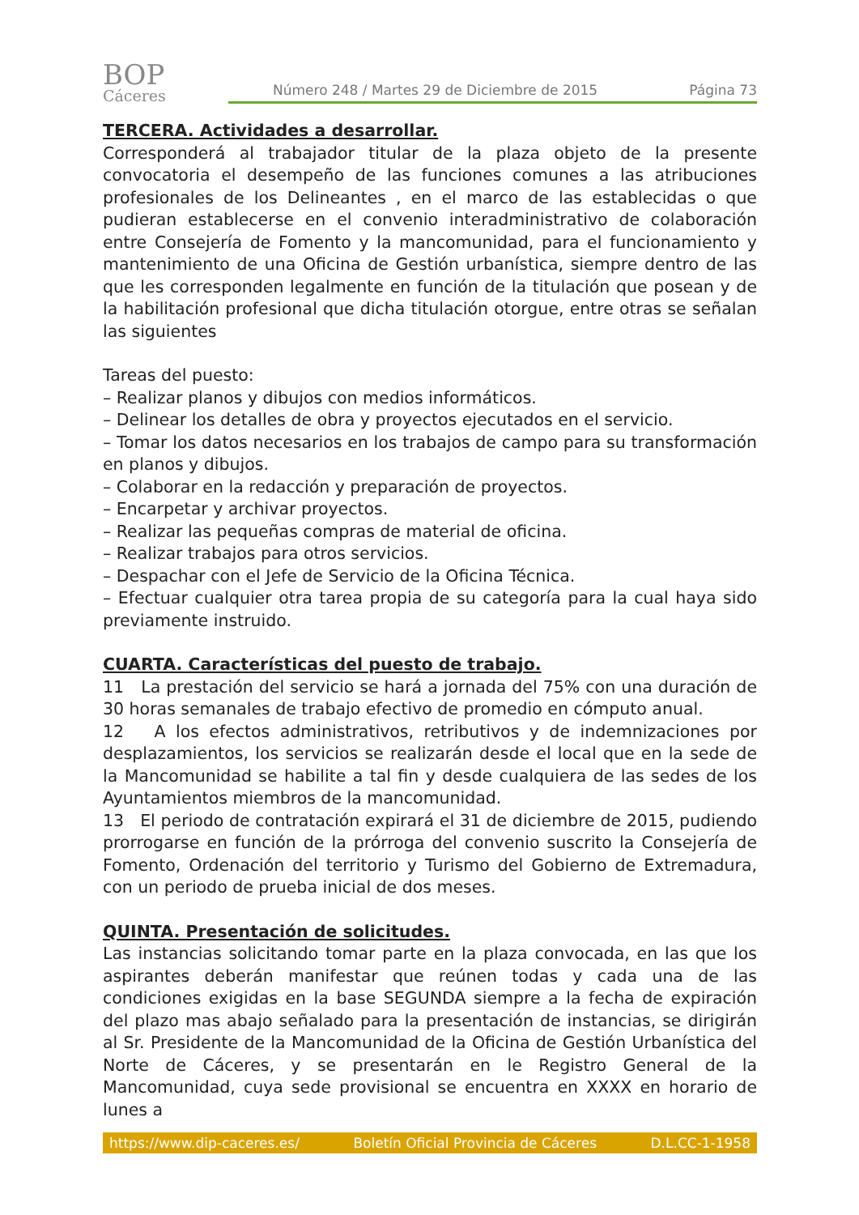BOP
Cáceres
Número 248 / Martes 29 de Diciembre de 2015 Página 73
TERCERA. Actividades a desarrollar.
Corresponderá al trabajador titular de la plaza objeto de la presente convocatoria el desempeño de las funciones comunes a las atribuciones profesionales de los Delineantes , en el marco de las establecidas o que pudieran establecerse en el convenio interadministrativo de colaboración entre Consejería de Fomento y la mancomunidad, para el funcionamiento y mantenimiento de una Oficina de Gestión urbanística, siempre dentro de las que les corresponden legalmente en función de la titulación que posean y de la habilitación profesional que dicha titulación otorgue, entre otras se señalan las siguientes
Tareas del puesto:
– Realizar planos y dibujos con medios informáticos.
– Delinear los detalles de obra y proyectos ejecutados en el servicio.
– Tomar los datos necesarios en los trabajos de campo para su transformación en planos y dibujos.
– Colaborar en la redacción y preparación de proyectos.
– Encarpetar y archivar proyectos.
– Realizar las pequeñas compras de material de oficina.
– Realizar trabajos para otros servicios.
– Despachar con el Jefe de Servicio de la Oficina Técnica.
– Efectuar cualquier otra tarea propia de su categoría para la cual haya sido previamente instruido.
CUARTA. Características del puesto de trabajo.
11 La prestación del servicio se hará a jornada del 75% con una duración de 30 horas semanales de trabajo efectivo de promedio en cómputo anual.
12 A los efectos administrativos, retributivos y de indemnizaciones por desplazamientos, los servicios se realizarán desde el local que en la sede de la Mancomunidad se habilite a tal fin y desde cualquiera de las sedes de los Ayuntamientos miembros de la mancomunidad.
13 El periodo de contratación expirará el 31 de diciembre de 2015, pudiendo prorrogarse en función de la prórroga del convenio suscrito la Consejería de Fomento, Ordenación del territorio y Turismo del Gobierno de Extremadura, con un periodo de prueba inicial de dos meses.
QUINTA. Presentación de solicitudes.
Las instancias solicitando tomar parte en la plaza convocada, en las que los aspirantes deberán manifestar que reúnen todas y cada una de las condiciones exigidas en la base SEGUNDA siempre a la fecha de expiración del plazo mas abajo señalado para la presentación de instancias, se dirigirán al Sr. Presidente de la Mancomunidad de la Oficina de Gestión Urbanística del Norte de Cáceres, y se presentarán en le Registro General de la Mancomunidad, cuya sede provisional se encuentra en XXXX en horario de lunes a
https://www.dip-caceres.es/ Boletín Oficial Provincia de Cáceres D.L.CC-1-1958